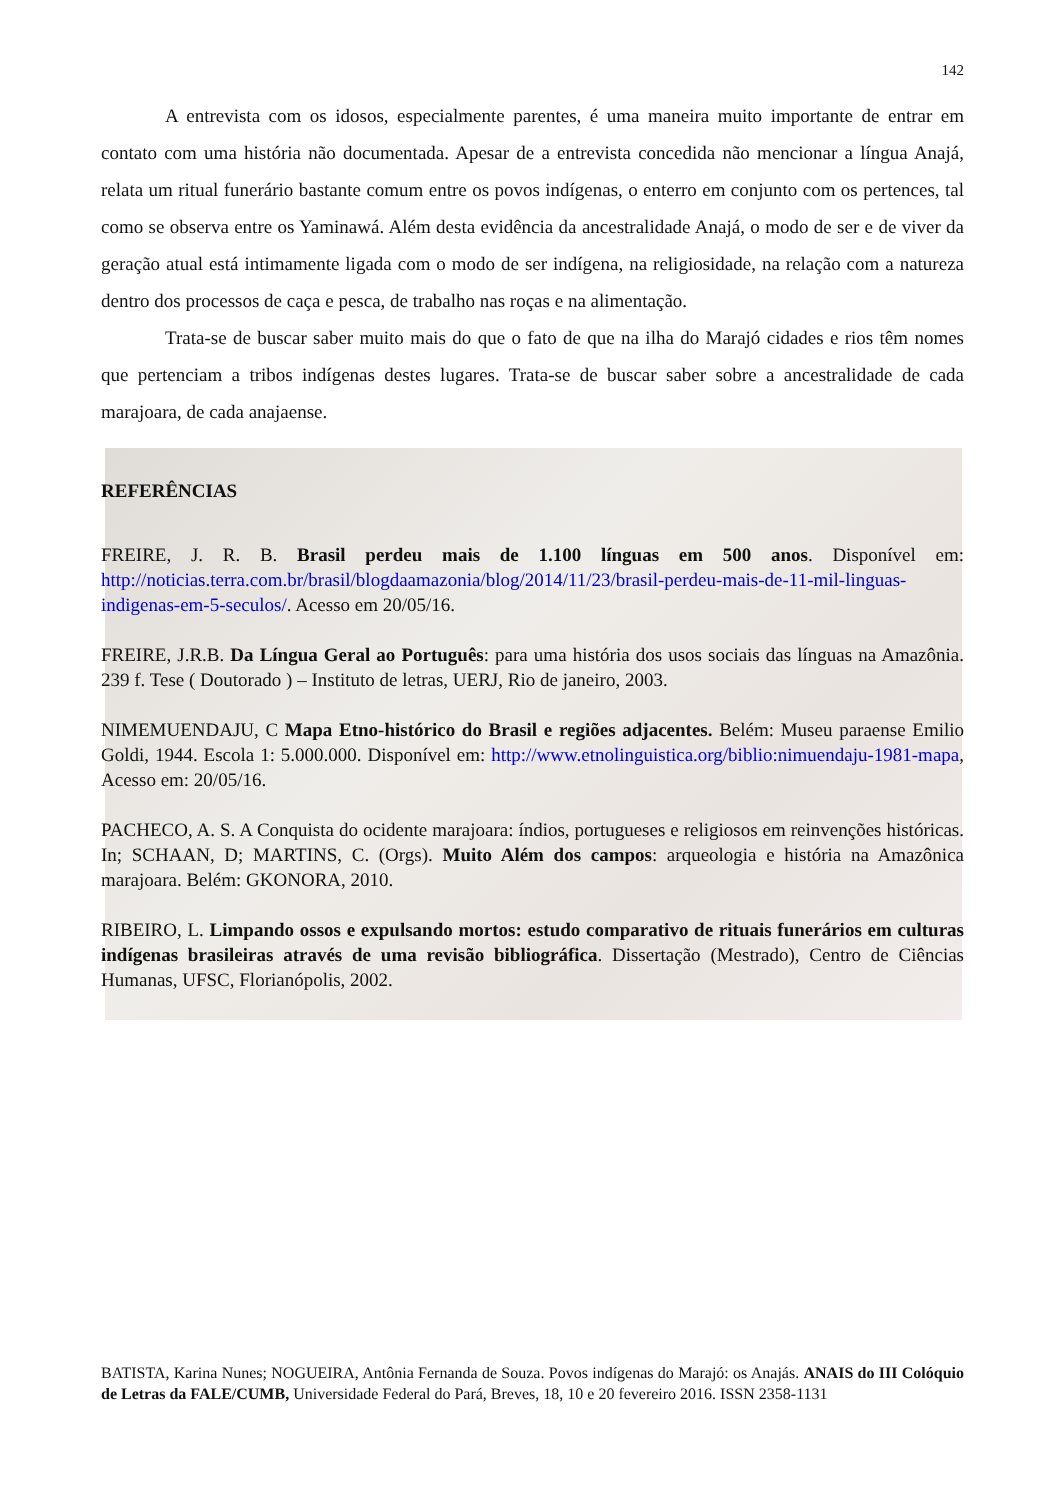142
A entrevista com os idosos, especialmente parentes, é uma maneira muito importante de entrar em contato com uma história não documentada. Apesar de a entrevista concedida não mencionar a língua Anajá, relata um ritual funerário bastante comum entre os povos indígenas, o enterro em conjunto com os pertences, tal como se observa entre os Yaminawá. Além desta evidência da ancestralidade Anajá, o modo de ser e de viver da geração atual está intimamente ligada com o modo de ser indígena, na religiosidade, na relação com a natureza dentro dos processos de caça e pesca, de trabalho nas roças e na alimentação.
Trata-se de buscar saber muito mais do que o fato de que na ilha do Marajó cidades e rios têm nomes que pertenciam a tribos indígenas destes lugares. Trata-se de buscar saber sobre a ancestralidade de cada marajoara, de cada anajaense.
REFERÊNCIAS
FREIRE, J. R. B. Brasil perdeu mais de 1.100 línguas em 500 anos. Disponível em: http://noticias.terra.com.br/brasil/blogdaamazonia/blog/2014/11/23/brasil-perdeu-mais-de-11-mil-linguas-indigenas-em-5-seculos/. Acesso em 20/05/16.
FREIRE, J.R.B. Da Língua Geral ao Português: para uma história dos usos sociais das línguas na Amazônia. 239 f. Tese ( Doutorado ) – Instituto de letras, UERJ, Rio de janeiro, 2003.
NIMEMUENDAJU, C Mapa Etno-histórico do Brasil e regiões adjacentes. Belém: Museu paraense Emilio Goldi, 1944. Escola 1: 5.000.000. Disponível em: http://www.etnolinguistica.org/biblio:nimuendaju-1981-mapa, Acesso em: 20/05/16.
PACHECO, A. S. A Conquista do ocidente marajoara: índios, portugueses e religiosos em reinvenções históricas. In; SCHAAN, D; MARTINS, C. (Orgs). Muito Além dos campos: arqueologia e história na Amazônica marajoara. Belém: GKONORA, 2010.
RIBEIRO, L. Limpando ossos e expulsando mortos: estudo comparativo de rituais funerários em culturas indígenas brasileiras através de uma revisão bibliográfica. Dissertação (Mestrado), Centro de Ciências Humanas, UFSC, Florianópolis, 2002.
BATISTA, Karina Nunes; NOGUEIRA, Antônia Fernanda de Souza. Povos indígenas do Marajó: os Anajás. ANAIS do III Colóquio de Letras da FALE/CUMB, Universidade Federal do Pará, Breves, 18, 10 e 20 fevereiro 2016. ISSN 2358-1131